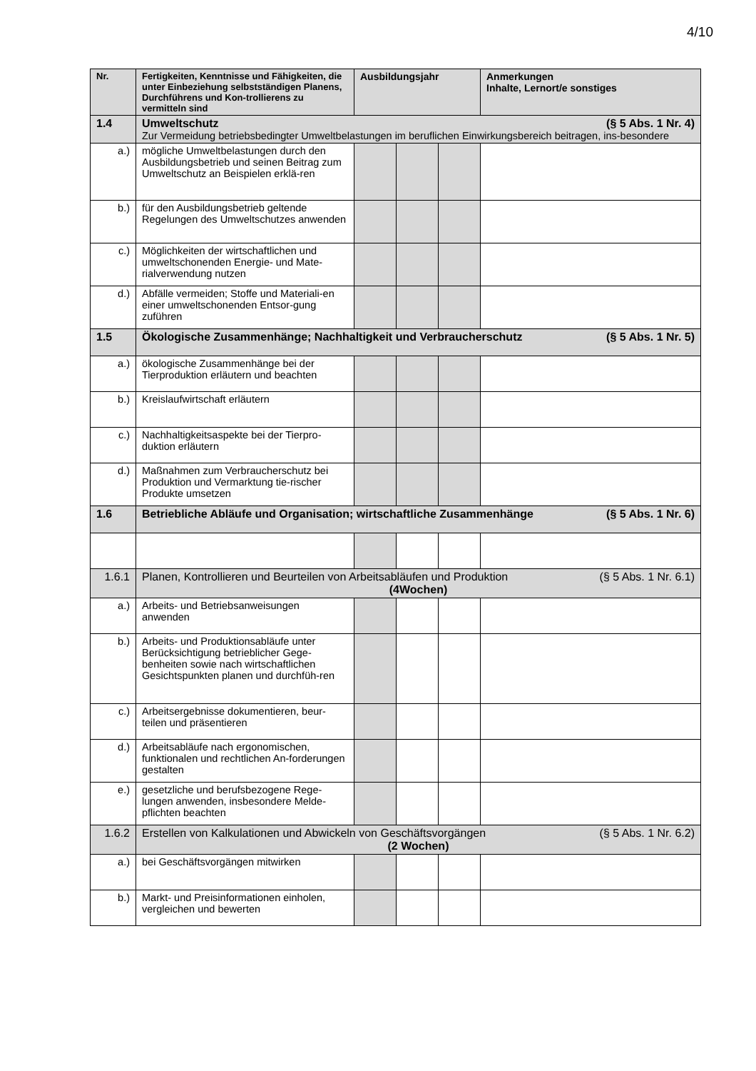4/10
| Nr. | Fertigkeiten, Kenntnisse und Fähigkeiten, die unter Einbeziehung selbstständigen Planens, Durchführens und Kon-trollierens zu vermitteln sind | Ausbildungsjahr | | | Anmerkungen Inhalte, Lernort/e sonstiges |
| --- | --- | --- | --- | --- | --- |
| 1.4 | Umweltschutz (§ 5 Abs. 1 Nr. 4) Zur Vermeidung betriebsbedingter Umweltbelastungen im beruflichen Einwirkungsbereich beitragen, ins-besondere | | | | |
| a.) | mögliche Umweltbelastungen durch den Ausbildungsbetrieb und seinen Beitrag zum Umweltschutz an Beispielen erklä-ren | | | | |
| b.) | für den Ausbildungsbetrieb geltende Regelungen des Umweltschutzes anwenden | | | | |
| c.) | Möglichkeiten der wirtschaftlichen und umweltschonenden Energie- und Mate-rialverwendung nutzen | | | | |
| d.) | Abfälle vermeiden; Stoffe und Materiali-en einer umweltschonenden Entsor-gung zuführen | | | | |
| 1.5 | Ökologische Zusammenhänge; Nachhaltigkeit und Verbraucherschutz (§ 5 Abs. 1 Nr. 5) | | | | |
| a.) | ökologische Zusammenhänge bei der Tierproduktion erläutern und beachten | | | | |
| b.) | Kreislaufwirtschaft erläutern | | | | |
| c.) | Nachhaltigkeitsaspekte bei der Tierpro-duktion erläutern | | | | |
| d.) | Maßnahmen zum Verbraucherschutz bei Produktion und Vermarktung tie-rischer Produkte umsetzen | | | | |
| 1.6 | Betriebliche Abläufe und Organisation; wirtschaftliche Zusammenhänge (§ 5 Abs. 1 Nr. 6) | | | | |
| 1.6.1 | Planen, Kontrollieren und Beurteilen von Arbeitsabläufen und Produktion (§ 5 Abs. 1 Nr. 6.1) (4Wochen) | | | | |
| a.) | Arbeits- und Betriebsanweisungen anwenden | | | | |
| b.) | Arbeits- und Produktionsabläufe unter Berücksichtigung betrieblicher Gege-benheiten sowie nach wirtschaftlichen Gesichtspunkten planen und durchfüh-ren | | | | |
| c.) | Arbeitsergebnisse dokumentieren, beur-teilen und präsentieren | | | | |
| d.) | Arbeitsabläufe nach ergonomischen, funktionalen und rechtlichen An-forderungen gestalten | | | | |
| e.) | gesetzliche und berufsbezogene Rege-lungen anwenden, insbesondere Melde-pflichten beachten | | | | |
| 1.6.2 | Erstellen von Kalkulationen und Abwickeln von Geschäftsvorgängen (§ 5 Abs. 1 Nr. 6.2) (2 Wochen) | | | | |
| a.) | bei Geschäftsvorgängen mitwirken | | | | |
| b.) | Markt- und Preisinformationen einholen, vergleichen und bewerten | | | | |